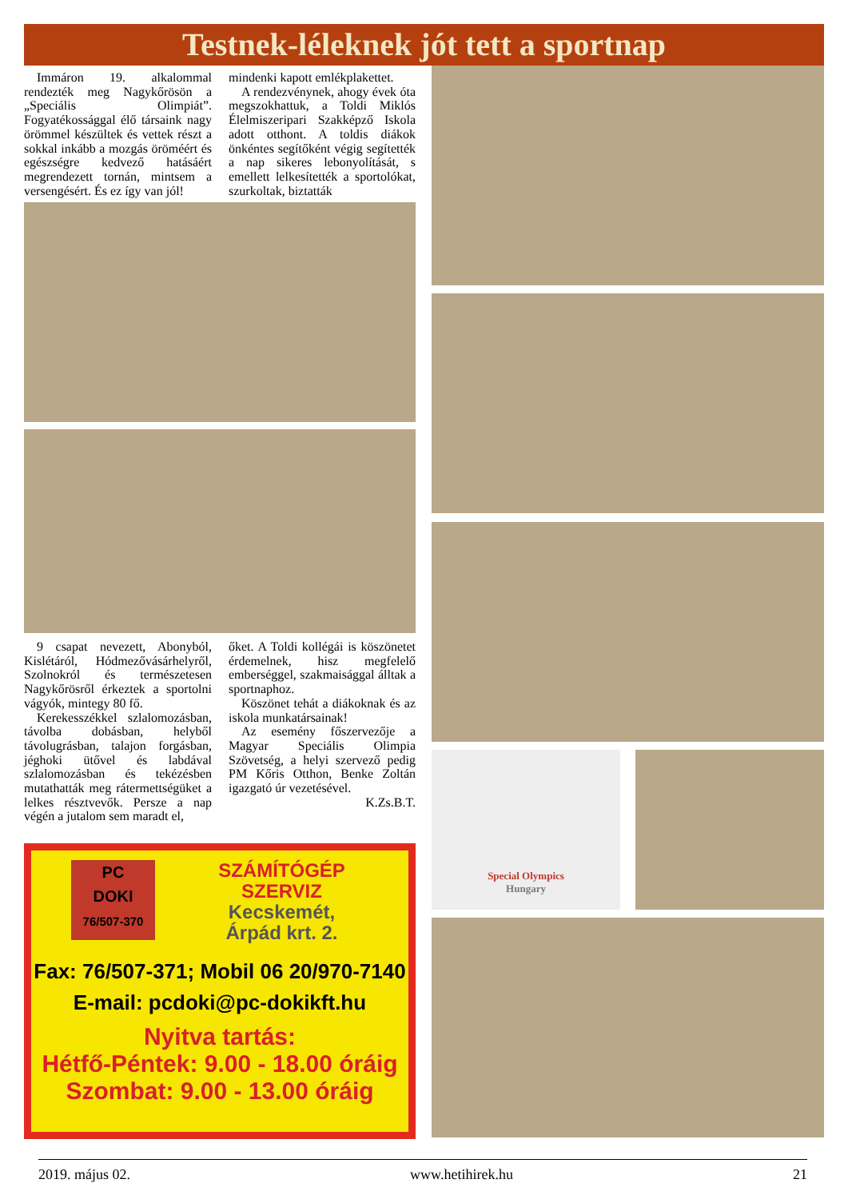Testnek-léleknek jót tett a sportnap
Immáron 19. alkalommal rendezték meg Nagykőrösön a „Speciális Olimpiát”. Fogyatékossággal élő társaink nagy örömmel készültek és vettek részt a sokkal inkább a mozgás öröméért és egészségre kedvező hatásáért megrendezett tornán, mintsem a versengésért. És ez így van jól!
mindenki kapott emlékplakettet.
A rendezvénynek, ahogy évek óta megszokhattuk, a Toldi Miklós Élelmiszeripari Szakképző Iskola adott otthont. A toldis diákok önkéntes segítőként végig segítették a nap sikeres lebonyolítását, s emellett lelkesítették a sportolókat, szurkoltak, biztatták
9 csapat nevezett, Abonyból, Kislétáról, Hódmezővásárhelyről, Szolnokról és természetesen Nagykőrösről érkeztek a sportolni vágyók, mintegy 80 fő.
Kerekesszékkel szlalomozásban, távolba dobásban, helyből távolugrásban, talajon forgásban, jéghoki ütővel és labdával szlalomozásban és tekézésben mutathatták meg rátermettségüket a lelkes résztvevők. Persze a nap végén a jutalom sem maradt el,
őket. A Toldi kollégái is köszönetet érdemelnek, hisz megfelelő emberséggel, szakmaisággal álltak a sportnaphoz.
Köszönet tehát a diákoknak és az iskola munkatársainak!
Az esemény főszervezője a Magyar Speciális Olimpia Szövetség, a helyi szervező pedig PM Kőris Otthon, Benke Zoltán igazgató úr vezetésével.
K.Zs.B.T.
PC
DOKI
76/507-370
SZÁMÍTÓGÉP
SZERVIZ
Kecskemét,
Árpád krt. 2.
Fax: 76/507-371; Mobil 06 20/970-7140
E-mail: pcdoki@pc-dokikft.hu
Nyitva tartás:
Hétfő-Péntek: 9.00 - 18.00 óráig
Szombat: 9.00 - 13.00 óráig
Special Olympics
Hungary
2019. május 02. www.hetihirek.hu 21